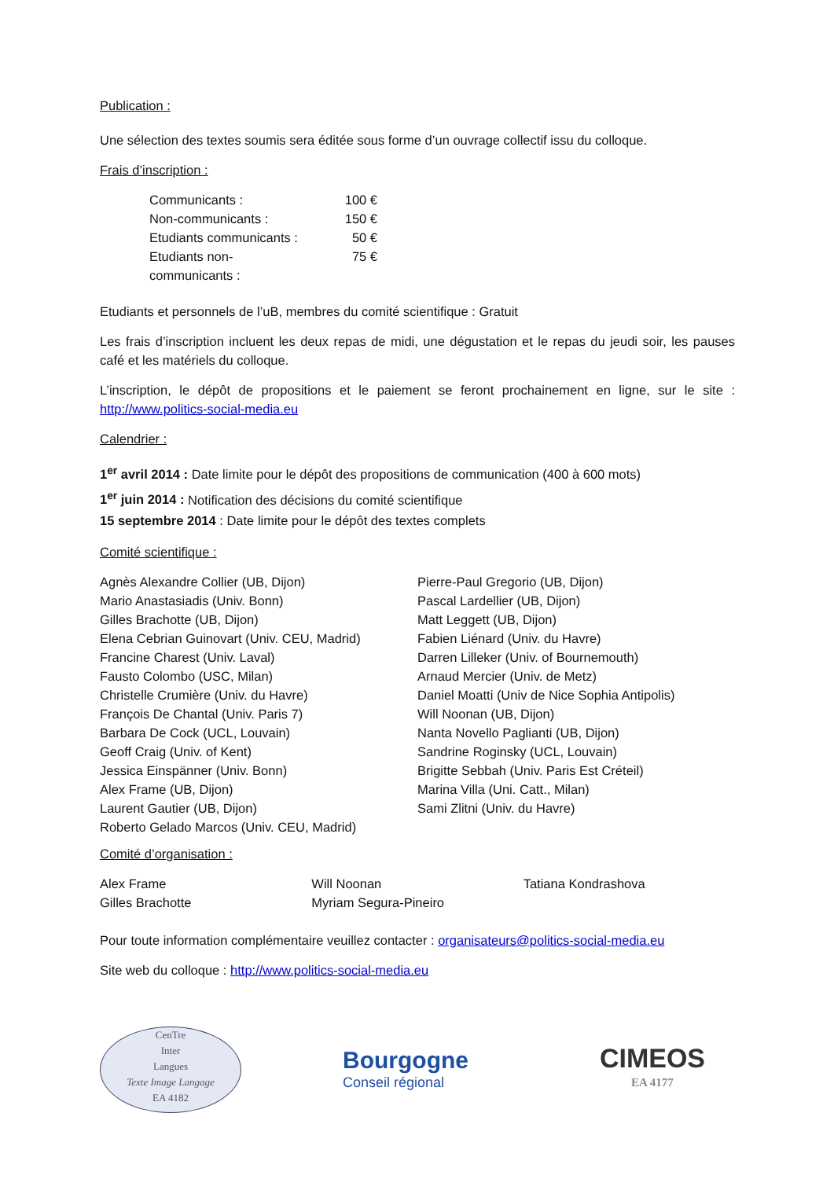Publication :
Une sélection des textes soumis sera éditée sous forme d’un ouvrage collectif issu du colloque.
Frais d’inscription :
| Communicants : | 100 € |
| Non-communicants : | 150 € |
| Etudiants communicants : | 50 € |
| Etudiants non-communicants : | 75 € |
Etudiants et personnels de l’uB, membres du comité scientifique : Gratuit
Les frais d’inscription incluent les deux repas de midi, une dégustation et le repas du jeudi soir, les pauses café et les matériels du colloque.
L’inscription, le dépôt de propositions et le paiement se feront prochainement en ligne, sur le site : http://www.politics-social-media.eu
Calendrier :
1<sup>er</sup> avril 2014 : Date limite pour le dépôt des propositions de communication (400 à 600 mots)
1<sup>er</sup> juin 2014 : Notification des décisions du comité scientifique
15 septembre 2014 : Date limite pour le dépôt des textes complets
Comité scientifique :
Agnès Alexandre Collier (UB, Dijon)
Mario Anastasiadis (Univ. Bonn)
Gilles Brachotte (UB, Dijon)
Elena Cebrian Guinovart (Univ. CEU, Madrid)
Francine Charest (Univ. Laval)
Fausto Colombo (USC, Milan)
Christelle Crumière (Univ. du Havre)
François De Chantal (Univ. Paris 7)
Barbara De Cock (UCL, Louvain)
Geoff Craig (Univ. of Kent)
Jessica Einspänner (Univ. Bonn)
Alex Frame (UB, Dijon)
Laurent Gautier (UB, Dijon)
Roberto Gelado Marcos (Univ. CEU, Madrid)
Pierre-Paul Gregorio (UB, Dijon)
Pascal Lardellier (UB, Dijon)
Matt Leggett (UB, Dijon)
Fabien Liénard (Univ. du Havre)
Darren Lilleker (Univ. of Bournemouth)
Arnaud Mercier (Univ. de Metz)
Daniel Moatti (Univ de Nice Sophia Antipolis)
Will Noonan (UB, Dijon)
Nanta Novello Paglianti (UB, Dijon)
Sandrine Roginsky (UCL, Louvain)
Brigitte Sebbah (Univ. Paris Est Créteil)
Marina Villa (Uni. Catt., Milan)
Sami Zlitni (Univ. du Havre)
Comité d’organisation :
Alex Frame
Gilles Brachotte
Will Noonan
Myriam Segura-Pineiro
Tatiana Kondrashova
Pour toute information complémentaire veuillez contacter : organisateurs@politics-social-media.eu
Site web du colloque : http://www.politics-social-media.eu
CenTre
Inter
Langues
Texte Image Langage
EA 4182
Bourgogne
Conseil régional
CIMEOS
EA 4177